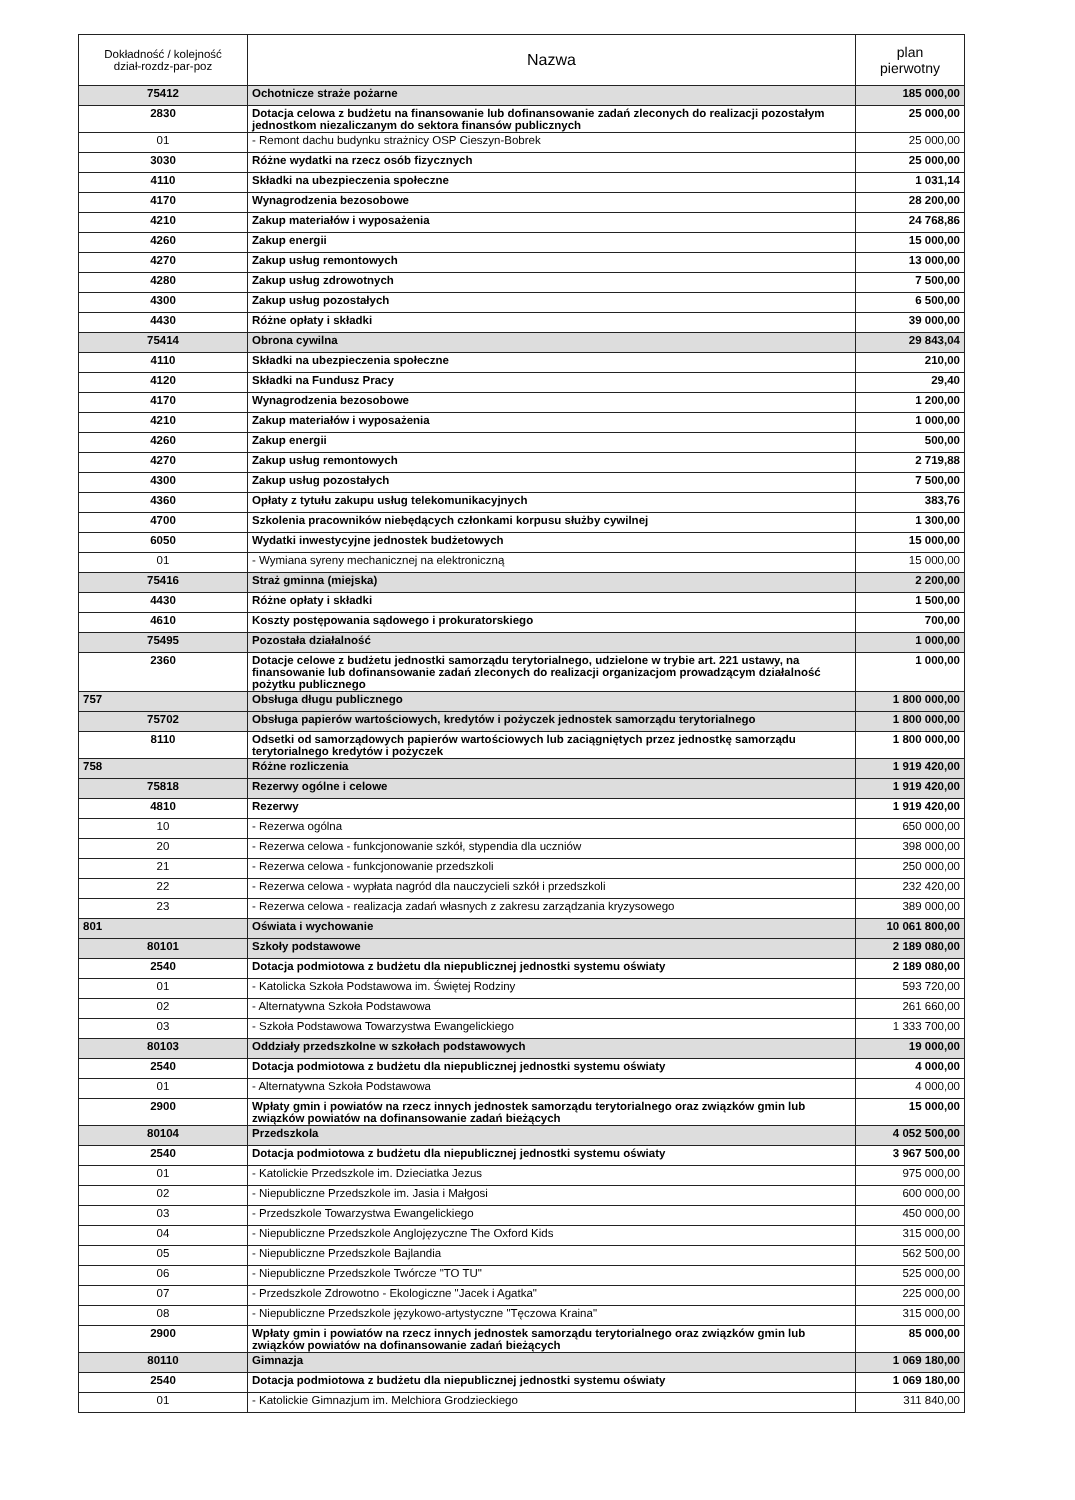| Dokładność / kolejność dział-rozdz-par-poz | Nazwa | plan pierwotny |
| --- | --- | --- |
| 75412 | Ochotnicze straże pożarne | 185 000,00 |
| 2830 | Dotacja celowa z budżetu na finansowanie lub dofinansowanie zadań zleconych do realizacji pozostałym jednostkom niezaliczanym do sektora finansów publicznych | 25 000,00 |
| 01 | - Remont dachu budynku strażnicy OSP Cieszyn-Bobrek | 25 000,00 |
| 3030 | Różne wydatki na rzecz osób fizycznych | 25 000,00 |
| 4110 | Składki na ubezpieczenia społeczne | 1 031,14 |
| 4170 | Wynagrodzenia bezosobowe | 28 200,00 |
| 4210 | Zakup materiałów i wyposażenia | 24 768,86 |
| 4260 | Zakup energii | 15 000,00 |
| 4270 | Zakup usług remontowych | 13 000,00 |
| 4280 | Zakup usług zdrowotnych | 7 500,00 |
| 4300 | Zakup usług pozostałych | 6 500,00 |
| 4430 | Różne opłaty i składki | 39 000,00 |
| 75414 | Obrona cywilna | 29 843,04 |
| 4110 | Składki na ubezpieczenia społeczne | 210,00 |
| 4120 | Składki na Fundusz Pracy | 29,40 |
| 4170 | Wynagrodzenia bezosobowe | 1 200,00 |
| 4210 | Zakup materiałów i wyposażenia | 1 000,00 |
| 4260 | Zakup energii | 500,00 |
| 4270 | Zakup usług remontowych | 2 719,88 |
| 4300 | Zakup usług pozostałych | 7 500,00 |
| 4360 | Opłaty z tytułu zakupu usług telekomunikacyjnych | 383,76 |
| 4700 | Szkolenia pracowników niebędących członkami korpusu służby cywilnej | 1 300,00 |
| 6050 | Wydatki inwestycyjne jednostek budżetowych | 15 000,00 |
| 01 | - Wymiana syreny mechanicznej na elektroniczną | 15 000,00 |
| 75416 | Straż gminna (miejska) | 2 200,00 |
| 4430 | Różne opłaty i składki | 1 500,00 |
| 4610 | Koszty postępowania sądowego i prokuratorskiego | 700,00 |
| 75495 | Pozostała działalność | 1 000,00 |
| 2360 | Dotacje celowe z budżetu jednostki samorządu terytorialnego, udzielone w trybie art. 221 ustawy, na finansowanie lub dofinansowanie zadań zleconych do realizacji organizacjom prowadzącym działalność pożytku publicznego | 1 000,00 |
| 757 | Obsługa długu publicznego | 1 800 000,00 |
| 75702 | Obsługa papierów wartościowych, kredytów i pożyczek jednostek samorządu terytorialnego | 1 800 000,00 |
| 8110 | Odsetki od samorządowych papierów wartościowych lub zaciągniętych przez jednostkę samorządu terytorialnego kredytów i pożyczek | 1 800 000,00 |
| 758 | Różne rozliczenia | 1 919 420,00 |
| 75818 | Rezerwy ogólne i celowe | 1 919 420,00 |
| 4810 | Rezerwy | 1 919 420,00 |
| 10 | - Rezerwa ogólna | 650 000,00 |
| 20 | - Rezerwa celowa - funkcjonowanie szkół, stypendia dla uczniów | 398 000,00 |
| 21 | - Rezerwa celowa - funkcjonowanie przedszkoli | 250 000,00 |
| 22 | - Rezerwa celowa - wypłata nagród dla nauczycieli szkół i przedszkoli | 232 420,00 |
| 23 | - Rezerwa celowa - realizacja zadań własnych z zakresu zarządzania kryzysowego | 389 000,00 |
| 801 | Oświata i wychowanie | 10 061 800,00 |
| 80101 | Szkoły podstawowe | 2 189 080,00 |
| 2540 | Dotacja podmiotowa z budżetu dla niepublicznej jednostki systemu oświaty | 2 189 080,00 |
| 01 | - Katolicka Szkoła Podstawowa im. Świętej Rodziny | 593 720,00 |
| 02 | - Alternatywna Szkoła Podstawowa | 261 660,00 |
| 03 | - Szkoła Podstawowa Towarzystwa Ewangelickiego | 1 333 700,00 |
| 80103 | Oddziały przedszkolne w szkołach podstawowych | 19 000,00 |
| 2540 | Dotacja podmiotowa z budżetu dla niepublicznej jednostki systemu oświaty | 4 000,00 |
| 01 | - Alternatywna Szkoła Podstawowa | 4 000,00 |
| 2900 | Wpłaty gmin i powiatów na rzecz innych jednostek samorządu terytorialnego oraz związków gmin lub związków powiatów na dofinansowanie zadań bieżących | 15 000,00 |
| 80104 | Przedszkola | 4 052 500,00 |
| 2540 | Dotacja podmiotowa z budżetu dla niepublicznej jednostki systemu oświaty | 3 967 500,00 |
| 01 | - Katolickie Przedszkole im. Dzieciatka Jezus | 975 000,00 |
| 02 | - Niepubliczne Przedszkole im. Jasia i Małgosi | 600 000,00 |
| 03 | - Przedszkole Towarzystwa Ewangelickiego | 450 000,00 |
| 04 | - Niepubliczne Przedszkole Anglojęzyczne The Oxford Kids | 315 000,00 |
| 05 | - Niepubliczne Przedszkole Bajlandia | 562 500,00 |
| 06 | - Niepubliczne Przedszkole Twórcze "TO TU" | 525 000,00 |
| 07 | - Przedszkole Zdrowotno - Ekologiczne "Jacek i Agatka" | 225 000,00 |
| 08 | - Niepubliczne Przedszkole językowo-artystyczne "Tęczowa Kraina" | 315 000,00 |
| 2900 | Wpłaty gmin i powiatów na rzecz innych jednostek samorządu terytorialnego oraz związków gmin lub związków powiatów na dofinansowanie zadań bieżących | 85 000,00 |
| 80110 | Gimnazja | 1 069 180,00 |
| 2540 | Dotacja podmiotowa z budżetu dla niepublicznej jednostki systemu oświaty | 1 069 180,00 |
| 01 | - Katolickie Gimnazjum im. Melchiora Grodzieckiego | 311 840,00 |